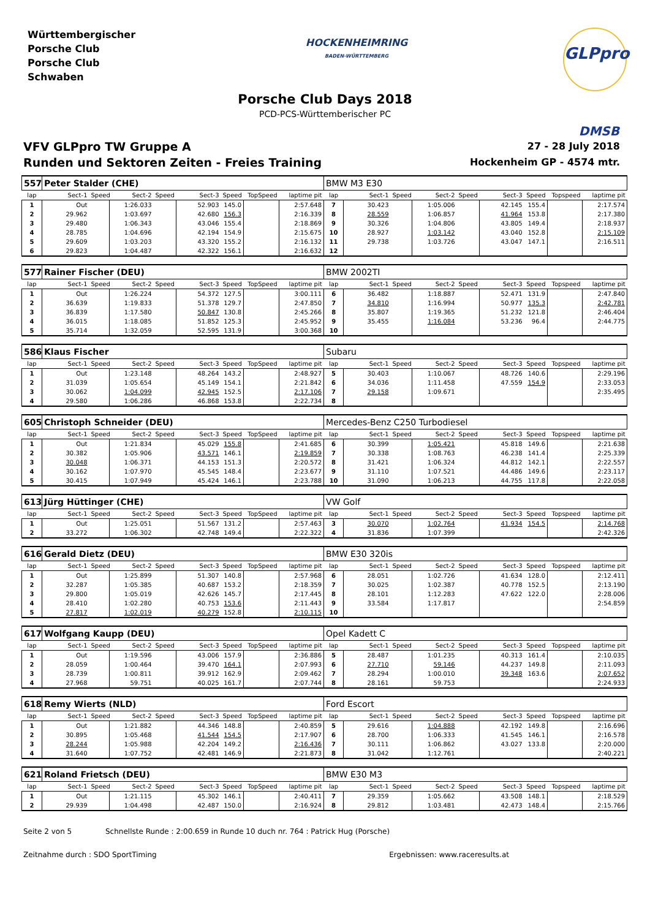Württembergischer
Porsche Club
Porsche Club
Schwaben
HOCKENHEIMRING
BADEN-WÜRTTEMBERG
GLPpro
Porsche Club Days 2018
PCD-PCS-Württemberischer PC
DMSB
VFV GLPpro TW Gruppe A
Runden und Sektoren Zeiten - Freies Training
27 - 28 July 2018
Hockenheim GP - 4574 mtr.
| 557 | Peter Stalder (CHE) | | | | | | | | BMW M3 E30 | | | | | | | | |
| lap | Sect-1 | Speed | Sect-2 | Speed | Sect-3 | Speed | TopSpeed | laptime pit | lap | Sect-1 | Speed | Sect-2 | Speed | Sect-3 | Speed | Topspeed | laptime pit |
| 1 | Out | | 1:26.033 | | 52.903 | 145.0 | | 2:57.648 | 7 | 30.423 | | 1:05.006 | | 42.145 | 155.4 | | 2:17.574 |
| 2 | 29.962 | | 1:03.697 | | 42.680 | 156.3 | | 2:16.339 | 8 | 28.559 | | 1:06.857 | | 41.964 | 153.8 | | 2:17.380 |
| 3 | 29.480 | | 1:06.343 | | 43.046 | 155.4 | | 2:18.869 | 9 | 30.326 | | 1:04.806 | | 43.805 | 149.4 | | 2:18.937 |
| 4 | 28.785 | | 1:04.696 | | 42.194 | 154.9 | | 2:15.675 | 10 | 28.927 | | 1:03.142 | | 43.040 | 152.8 | | 2:15.109 |
| 5 | 29.609 | | 1:03.203 | | 43.320 | 155.2 | | 2:16.132 | 11 | 29.738 | | 1:03.726 | | 43.047 | 147.1 | | 2:16.511 |
| 6 | 29.823 | | 1:04.487 | | 42.322 | 156.1 | | 2:16.632 | 12 | | | | | | | | |
| 577 | Rainer Fischer (DEU) | | | | | | | | BMW 2002TI | | | | | | | | |
| lap | Sect-1 | Speed | Sect-2 | Speed | Sect-3 | Speed | TopSpeed | laptime pit | lap | Sect-1 | Speed | Sect-2 | Speed | Sect-3 | Speed | Topspeed | laptime pit |
| 1 | Out | | 1:26.224 | | 54.372 | 127.5 | | 3:00.111 | 6 | 36.482 | | 1:18.887 | | 52.471 | 131.9 | | 2:47.840 |
| 2 | 36.639 | | 1:19.833 | | 51.378 | 129.7 | | 2:47.850 | 7 | 34.810 | | 1:16.994 | | 50.977 | 135.3 | | 2:42.781 |
| 3 | 36.839 | | 1:17.580 | | 50.847 | 130.8 | | 2:45.266 | 8 | 35.807 | | 1:19.365 | | 51.232 | 121.8 | | 2:46.404 |
| 4 | 36.015 | | 1:18.085 | | 51.852 | 125.3 | | 2:45.952 | 9 | 35.455 | | 1:16.084 | | 53.236 | 96.4 | | 2:44.775 |
| 5 | 35.714 | | 1:32.059 | | 52.595 | 131.9 | | 3:00.368 | 10 | | | | | | | | |
| 586 | Klaus Fischer | | | | | | | | Subaru | | | | | | | | |
| lap | Sect-1 | Speed | Sect-2 | Speed | Sect-3 | Speed | TopSpeed | laptime pit | lap | Sect-1 | Speed | Sect-2 | Speed | Sect-3 | Speed | Topspeed | laptime pit |
| 1 | Out | | 1:23.148 | | 48.264 | 143.2 | | 2:48.927 | 5 | 30.403 | | 1:10.067 | | 48.726 | 140.6 | | 2:29.196 |
| 2 | 31.039 | | 1:05.654 | | 45.149 | 154.1 | | 2:21.842 | 6 | 34.036 | | 1:11.458 | | 47.559 | 154.9 | | 2:33.053 |
| 3 | 30.062 | | 1:04.099 | | 42.945 | 152.5 | | 2:17.106 | 7 | 29.158 | | 1:09.671 | | | | | 2:35.495 |
| 4 | 29.580 | | 1:06.286 | | 46.868 | 153.8 | | 2:22.734 | 8 | | | | | | | | |
| 605 | Christoph Schneider (DEU) | | | | | | | | Mercedes-Benz C250 Turbodiesel | | | | | | | | |
| lap | Sect-1 | Speed | Sect-2 | Speed | Sect-3 | Speed | TopSpeed | laptime pit | lap | Sect-1 | Speed | Sect-2 | Speed | Sect-3 | Speed | Topspeed | laptime pit |
| 1 | Out | | 1:21.834 | | 45.029 | 155.8 | | 2:41.685 | 6 | 30.399 | | 1:05.421 | | 45.818 | 149.6 | | 2:21.638 |
| 2 | 30.382 | | 1:05.906 | | 43.571 | 146.1 | | 2:19.859 | 7 | 30.338 | | 1:08.763 | | 46.238 | 141.4 | | 2:25.339 |
| 3 | 30.048 | | 1:06.371 | | 44.153 | 151.3 | | 2:20.572 | 8 | 31.421 | | 1:06.324 | | 44.812 | 142.1 | | 2:22.557 |
| 4 | 30.162 | | 1:07.970 | | 45.545 | 148.4 | | 2:23.677 | 9 | 31.110 | | 1:07.521 | | 44.486 | 149.6 | | 2:23.117 |
| 5 | 30.415 | | 1:07.949 | | 45.424 | 146.1 | | 2:23.788 | 10 | 31.090 | | 1:06.213 | | 44.755 | 117.8 | | 2:22.058 |
| 613 | Jürg Hüttinger (CHE) | | | | | | | | VW Golf | | | | | | | | |
| lap | Sect-1 | Speed | Sect-2 | Speed | Sect-3 | Speed | TopSpeed | laptime pit | lap | Sect-1 | Speed | Sect-2 | Speed | Sect-3 | Speed | Topspeed | laptime pit |
| 1 | Out | | 1:25.051 | | 51.567 | 131.2 | | 2:57.463 | 3 | 30.070 | | 1:02.764 | | 41.934 | 154.5 | | 2:14.768 |
| 2 | 33.272 | | 1:06.302 | | 42.748 | 149.4 | | 2:22.322 | 4 | 31.836 | | 1:07.399 | | | | | 2:42.326 |
| 616 | Gerald Dietz (DEU) | | | | | | | | BMW E30 320is | | | | | | | | |
| lap | Sect-1 | Speed | Sect-2 | Speed | Sect-3 | Speed | TopSpeed | laptime pit | lap | Sect-1 | Speed | Sect-2 | Speed | Sect-3 | Speed | Topspeed | laptime pit |
| 1 | Out | | 1:25.899 | | 51.307 | 140.8 | | 2:57.968 | 6 | 28.051 | | 1:02.726 | | 41.634 | 128.0 | | 2:12.411 |
| 2 | 32.287 | | 1:05.385 | | 40.687 | 153.2 | | 2:18.359 | 7 | 30.025 | | 1:02.387 | | 40.778 | 152.5 | | 2:13.190 |
| 3 | 29.800 | | 1:05.019 | | 42.626 | 145.7 | | 2:17.445 | 8 | 28.101 | | 1:12.283 | | 47.622 | 122.0 | | 2:28.006 |
| 4 | 28.410 | | 1:02.280 | | 40.753 | 153.6 | | 2:11.443 | 9 | 33.584 | | 1:17.817 | | | | | 2:54.859 |
| 5 | 27.817 | | 1:02.019 | | 40.279 | 152.8 | | 2:10.115 | 10 | | | | | | | | |
| 617 | Wolfgang Kaupp (DEU) | | | | | | | | Opel Kadett C | | | | | | | | |
| lap | Sect-1 | Speed | Sect-2 | Speed | Sect-3 | Speed | TopSpeed | laptime pit | lap | Sect-1 | Speed | Sect-2 | Speed | Sect-3 | Speed | Topspeed | laptime pit |
| 1 | Out | | 1:19.596 | | 43.006 | 157.9 | | 2:36.886 | 5 | 28.487 | | 1:01.235 | | 40.313 | 161.4 | | 2:10.035 |
| 2 | 28.059 | | 1:00.464 | | 39.470 | 164.1 | | 2:07.993 | 6 | 27.710 | | 59.146 | | 44.237 | 149.8 | | 2:11.093 |
| 3 | 28.739 | | 1:00.811 | | 39.912 | 162.9 | | 2:09.462 | 7 | 28.294 | | 1:00.010 | | 39.348 | 163.6 | | 2:07.652 |
| 4 | 27.968 | | 59.751 | | 40.025 | 161.7 | | 2:07.744 | 8 | 28.161 | | 59.753 | | | | | 2:24.933 |
| 618 | Remy Wierts (NLD) | | | | | | | | Ford Escort | | | | | | | | |
| lap | Sect-1 | Speed | Sect-2 | Speed | Sect-3 | Speed | TopSpeed | laptime pit | lap | Sect-1 | Speed | Sect-2 | Speed | Sect-3 | Speed | Topspeed | laptime pit |
| 1 | Out | | 1:21.882 | | 44.346 | 148.8 | | 2:40.859 | 5 | 29.616 | | 1:04.888 | | 42.192 | 149.8 | | 2:16.696 |
| 2 | 30.895 | | 1:05.468 | | 41.544 | 154.5 | | 2:17.907 | 6 | 28.700 | | 1:06.333 | | 41.545 | 146.1 | | 2:16.578 |
| 3 | 28.244 | | 1:05.988 | | 42.204 | 149.2 | | 2:16.436 | 7 | 30.111 | | 1:06.862 | | 43.027 | 133.8 | | 2:20.000 |
| 4 | 31.640 | | 1:07.752 | | 42.481 | 146.9 | | 2:21.873 | 8 | 31.042 | | 1:12.761 | | | | | 2:40.221 |
| 621 | Roland Frietsch (DEU) | | | | | | | | BMW E30 M3 | | | | | | | | |
| lap | Sect-1 | Speed | Sect-2 | Speed | Sect-3 | Speed | TopSpeed | laptime pit | lap | Sect-1 | Speed | Sect-2 | Speed | Sect-3 | Speed | Topspeed | laptime pit |
| 1 | Out | | 1:21.115 | | 45.302 | 146.1 | | 2:40.411 | 7 | 29.359 | | 1:05.662 | | 43.508 | 148.1 | | 2:18.529 |
| 2 | 29.939 | | 1:04.498 | | 42.487 | 150.0 | | 2:16.924 | 8 | 29.812 | | 1:03.481 | | 42.473 | 148.4 | | 2:15.766 |
Seite 2 von 5 Schnellste Runde : 2:00.659 in Runde 10 duch nr. 764 : Patrick Hug (Porsche)
Zeitnahme durch : SDO SportTiming Ergebnissen: www.raceresults.at